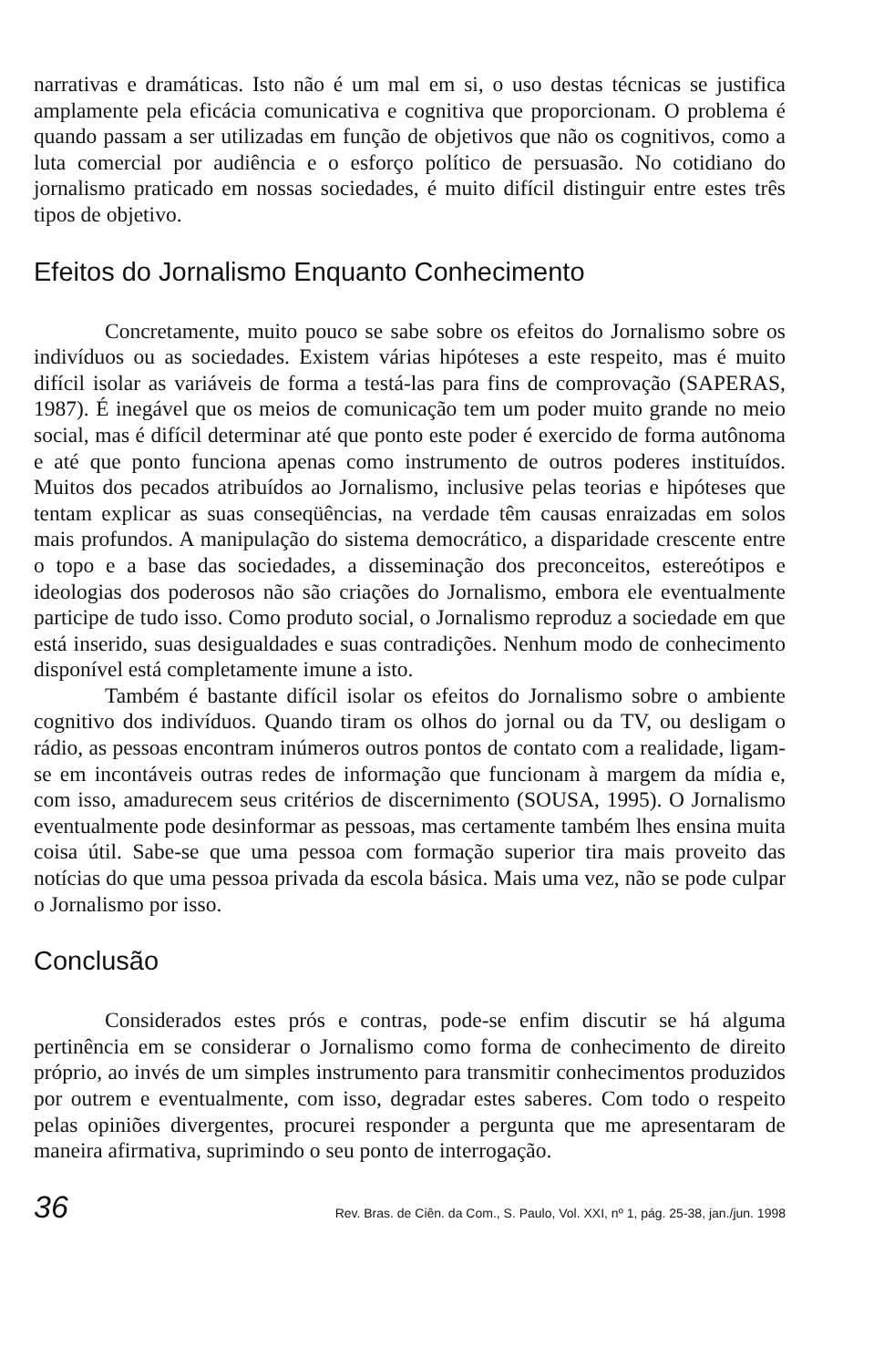narrativas e dramáticas. Isto não é um mal em si, o uso destas técnicas se justifica amplamente pela eficácia comunicativa e cognitiva que proporcionam. O problema é quando passam a ser utilizadas em função de objetivos que não os cognitivos, como a luta comercial por audiência e o esforço político de persuasão. No cotidiano do jornalismo praticado em nossas sociedades, é muito difícil distinguir entre estes três tipos de objetivo.
Efeitos do Jornalismo Enquanto Conhecimento
Concretamente, muito pouco se sabe sobre os efeitos do Jornalismo sobre os indivíduos ou as sociedades. Existem várias hipóteses a este respeito, mas é muito difícil isolar as variáveis de forma a testá-las para fins de comprovação (SAPERAS, 1987). É inegável que os meios de comunicação tem um poder muito grande no meio social, mas é difícil determinar até que ponto este poder é exercido de forma autônoma e até que ponto funciona apenas como instrumento de outros poderes instituídos. Muitos dos pecados atribuídos ao Jornalismo, inclusive pelas teorias e hipóteses que tentam explicar as suas conseqüências, na verdade têm causas enraizadas em solos mais profundos. A manipulação do sistema democrático, a disparidade crescente entre o topo e a base das sociedades, a disseminação dos preconceitos, estereótipos e ideologias dos poderosos não são criações do Jornalismo, embora ele eventualmente participe de tudo isso. Como produto social, o Jornalismo reproduz a sociedade em que está inserido, suas desigualdades e suas contradições. Nenhum modo de conhecimento disponível está completamente imune a isto.
Também é bastante difícil isolar os efeitos do Jornalismo sobre o ambiente cognitivo dos indivíduos. Quando tiram os olhos do jornal ou da TV, ou desligam o rádio, as pessoas encontram inúmeros outros pontos de contato com a realidade, ligam-se em incontáveis outras redes de informação que funcionam à margem da mídia e, com isso, amadurecem seus critérios de discernimento (SOUSA, 1995). O Jornalismo eventualmente pode desinformar as pessoas, mas certamente também lhes ensina muita coisa útil. Sabe-se que uma pessoa com formação superior tira mais proveito das notícias do que uma pessoa privada da escola básica. Mais uma vez, não se pode culpar o Jornalismo por isso.
Conclusão
Considerados estes prós e contras, pode-se enfim discutir se há alguma pertinência em se considerar o Jornalismo como forma de conhecimento de direito próprio, ao invés de um simples instrumento para transmitir conhecimentos produzidos por outrem e eventualmente, com isso, degradar estes saberes. Com todo o respeito pelas opiniões divergentes, procurei responder a pergunta que me apresentaram de maneira afirmativa, suprimindo o seu ponto de interrogação.
36 Rev. Bras. de Ciên. da Com., S. Paulo, Vol. XXI, nº 1, pág. 25-38, jan./jun. 1998